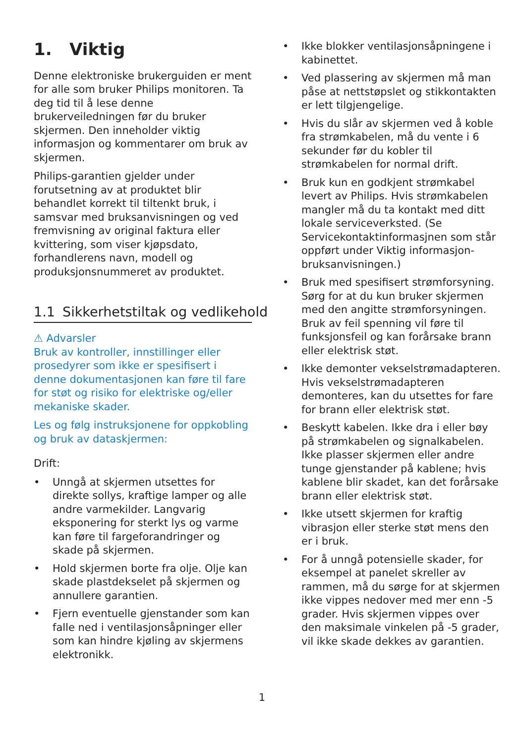1. Viktig
Denne elektroniske brukerguiden er ment for alle som bruker Philips monitoren. Ta deg tid til å lese denne brukerveiledningen før du bruker skjermen. Den inneholder viktig informasjon og kommentarer om bruk av skjermen.
Philips-garantien gjelder under forutsetning av at produktet blir behandlet korrekt til tiltenkt bruk, i samsvar med bruksanvisningen og ved fremvisning av original faktura eller kvittering, som viser kjøpsdato, forhandlerens navn, modell og produksjonsnummeret av produktet.
1.1 Sikkerhetstiltak og vedlikehold
⚠ Advarsler
Bruk av kontroller, innstillinger eller prosedyrer som ikke er spesifisert i denne dokumentasjonen kan føre til fare for støt og risiko for elektriske og/eller mekaniske skader.
Les og følg instruksjonene for oppkobling og bruk av dataskjermen:
Drift:
• Unngå at skjermen utsettes for direkte sollys, kraftige lamper og alle andre varmekilder. Langvarig eksponering for sterkt lys og varme kan føre til fargeforandringer og skade på skjermen.
• Hold skjermen borte fra olje. Olje kan skade plastdekselet på skjermen og annullere garantien.
• Fjern eventuelle gjenstander som kan falle ned i ventilasjonsåpninger eller som kan hindre kjøling av skjermens elektronikk.
• Ikke blokker ventilasjonsåpningene i kabinettet.
• Ved plassering av skjermen må man påse at nettstøpslet og stikkontakten er lett tilgjengelige.
• Hvis du slår av skjermen ved å koble fra strømkabelen, må du vente i 6 sekunder før du kobler til strømkabelen for normal drift.
• Bruk kun en godkjent strømkabel levert av Philips. Hvis strømkabelen mangler må du ta kontakt med ditt lokale serviceverksted. (Se Servicekontaktinformasjnen som står oppført under Viktig informasjon-bruksanvisningen.)
• Bruk med spesifisert strømforsyning. Sørg for at du kun bruker skjermen med den angitte strømforsyningen. Bruk av feil spenning vil føre til funksjonsfeil og kan forårsake brann eller elektrisk støt.
• Ikke demonter vekselstrømadapteren. Hvis vekselstrømadapteren demonteres, kan du utsettes for fare for brann eller elektrisk støt.
• Beskytt kabelen. Ikke dra i eller bøy på strømkabelen og signalkabelen. Ikke plasser skjermen eller andre tunge gjenstander på kablene; hvis kablene blir skadet, kan det forårsake brann eller elektrisk støt.
• Ikke utsett skjermen for kraftig vibrasjon eller sterke støt mens den er i bruk.
• For å unngå potensielle skader, for eksempel at panelet skreller av rammen, må du sørge for at skjermen ikke vippes nedover med mer enn -5 grader. Hvis skjermen vippes over den maksimale vinkelen på -5 grader, vil ikke skade dekkes av garantien.
1